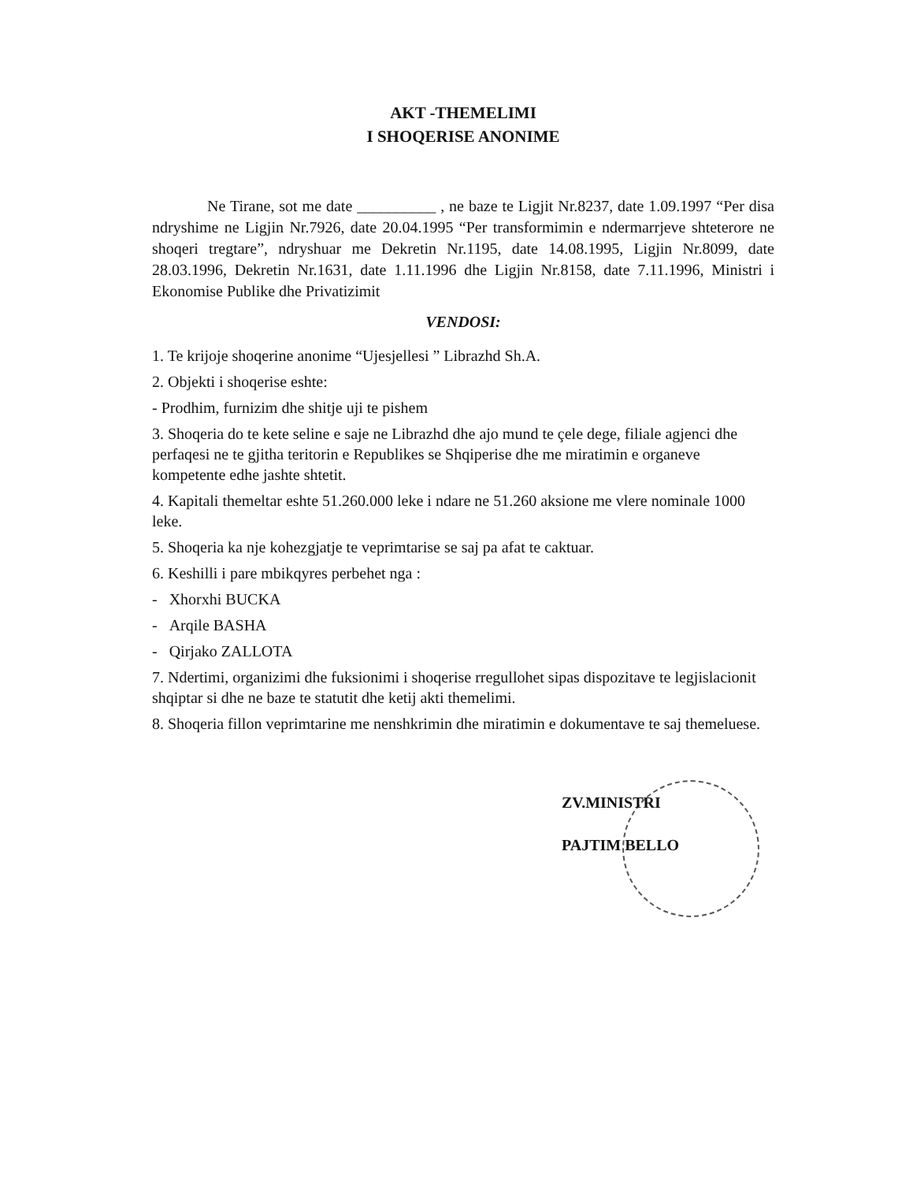AKT -THEMELIMI
I SHOQERISE ANONIME
Ne Tirane, sot me date __________ , ne baze te Ligjit Nr.8237, date 1.09.1997 “Per disa ndryshime ne Ligjin Nr.7926, date 20.04.1995 “Per transformimin e ndermarrjeve shteterore ne shoqeri tregtare”, ndryshuar me Dekretin Nr.1195, date 14.08.1995, Ligjin Nr.8099, date 28.03.1996, Dekretin Nr.1631, date 1.11.1996 dhe Ligjin Nr.8158, date 7.11.1996, Ministri i Ekonomise Publike dhe Privatizimit
VENDOSI:
1. Te krijoje shoqerine anonime “Ujesjellesi ” Librazhd Sh.A.
2. Objekti i shoqerise eshte:
- Prodhim, furnizim dhe shitje uji te pishem
3. Shoqeria do te kete seline e saje ne Librazhd dhe ajo mund te çele dege, filiale agjenci dhe perfaqesi ne te gjitha teritorin e Republikes se Shqiperise dhe me miratimin e organeve kompetente edhe jashte shtetit.
4. Kapitali themeltar eshte 51.260.000 leke i ndare ne 51.260 aksione me vlere nominale 1000 leke.
5. Shoqeria ka nje kohezgjatje te veprimtarise se saj pa afat te caktuar.
6. Keshilli i pare mbikqyres perbehet nga :
- Xhorxhi BUCKA
- Arqile BASHA
- Qirjako ZALLOTA
7. Ndertimi, organizimi dhe fuksionimi i shoqerise rregullohet sipas dispozitave te legjislacionit shqiptar si dhe ne baze te statutit dhe ketij akti themelimi.
8. Shoqeria fillon veprimtarine me nenshkrimin dhe miratimin e dokumentave te saj themeluese.
ZV.MINISTRI
PAJTIM BELLO